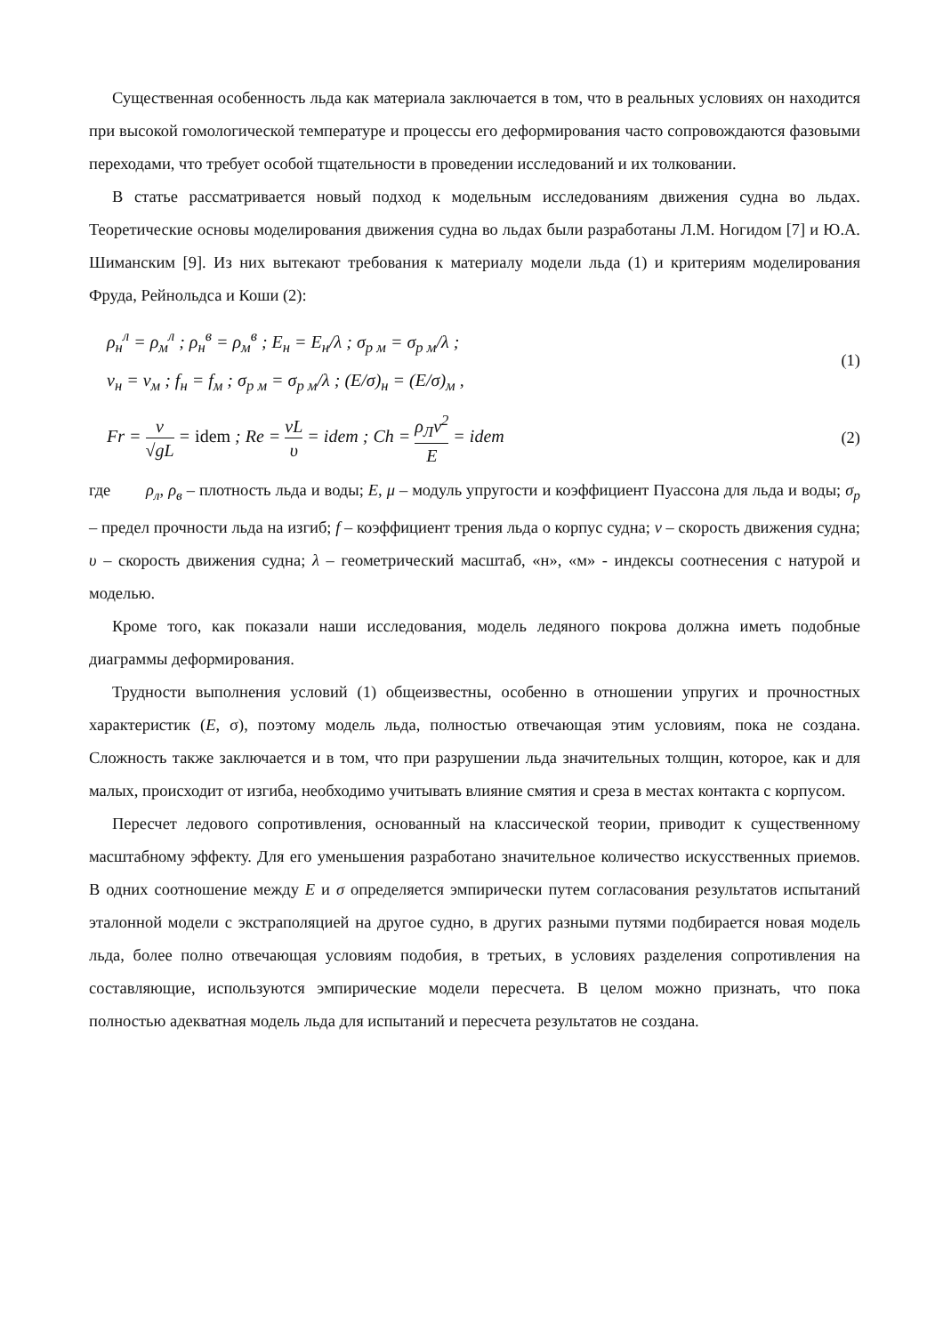Существенная особенность льда как материала заключается в том, что в реальных условиях он находится при высокой гомологической температуре и процессы его деформирования часто сопровождаются фазовыми переходами, что требует особой тщательности в проведении исследований и их толковании.
В статье рассматривается новый подход к модельным исследованиям движения судна во льдах. Теоретические основы моделирования движения судна во льдах были разработаны Л.М. Ногидом [7] и Ю.А. Шиманским [9]. Из них вытекают требования к материалу модели льда (1) и критериям моделирования Фруда, Рейнольдса и Коши (2):
ρ<sub>н</sub><sup>л</sup> = ρ<sub>м</sub><sup>л</sup> ; ρ<sub>н</sub><sup>в</sup> = ρ<sub>м</sub><sup>в</sup> ; E<sub>н</sub> = E<sub>н</sub>/λ ; σ<sub>р м</sub> = σ<sub>р м</sub>/λ ;
ν<sub>н</sub> = ν<sub>м</sub> ; f<sub>н</sub> = f<sub>м</sub> ; σ<sub>р м</sub> = σ<sub>р м</sub>/λ ; (E/σ)<sub>н</sub> = (E/σ)<sub>м</sub> ,
(1)
Fr = v √gL = idem ; Re = vL υ = idem ; Ch = ρ<sub>Л</sub>v<sup>2</sup> E = idem
(2)
где ρ<sub>л</sub>, ρ<sub>в</sub> – плотность льда и воды; E, μ – модуль упругости и коэффициент Пуассона для льда и воды; σ<sub>р</sub> – предел прочности льда на изгиб; f – коэффициент трения льда о корпус судна; v – скорость движения судна; υ – скорость движения судна; λ – геометрический масштаб, «н», «м» - индексы соотнесения с натурой и моделью.
Кроме того, как показали наши исследования, модель ледяного покрова должна иметь подобные диаграммы деформирования.
Трудности выполнения условий (1) общеизвестны, особенно в отношении упругих и прочностных характеристик (E, σ), поэтому модель льда, полностью отвечающая этим условиям, пока не создана. Сложность также заключается и в том, что при разрушении льда значительных толщин, которое, как и для малых, происходит от изгиба, необходимо учитывать влияние смятия и среза в местах контакта с корпусом.
Пересчет ледового сопротивления, основанный на классической теории, приводит к существенному масштабному эффекту. Для его уменьшения разработано значительное количество искусственных приемов. В одних соотношение между E и σ определяется эмпирически путем согласования результатов испытаний эталонной модели с экстраполяцией на другое судно, в других разными путями подбирается новая модель льда, более полно отвечающая условиям подобия, в третьих, в условиях разделения сопротивления на составляющие, используются эмпирические модели пересчета. В целом можно признать, что пока полностью адекватная модель льда для испытаний и пересчета результатов не создана.